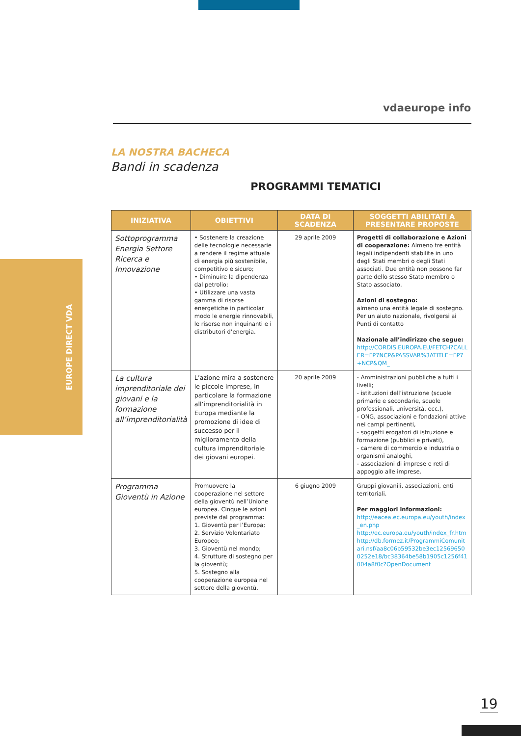EUROPE DIRECT VDA
vdaeurope info
LA NOSTRA BACHECA
Bandi in scadenza
PROGRAMMI TEMATICI
| INIZIATIVA | OBIETTIVI | DATA DI SCADENZA | SOGGETTI ABILITATI A PRESENTARE PROPOSTE |
| --- | --- | --- | --- |
| Sottoprogramma Energia Settore Ricerca e Innovazione | • Sostenere la creazione delle tecnologie necessarie a rendere il regime attuale di energia più sostenibile, competitivo e sicuro; • Diminuire la dipendenza dal petrolio; • Utilizzare una vasta gamma di risorse energetiche in particolar modo le energie rinnovabili, le risorse non inquinanti e i distributori d’energia. | 29 aprile 2009 | Progetti di collaborazione e Azioni di cooperazione: Almeno tre entità legali indipendenti stabilite in uno degli Stati membri o degli Stati associati. Due entità non possono far parte dello stesso Stato membro o Stato associato. Azioni di sostegno: almeno una entità legale di sostegno. Per un aiuto nazionale, rivolgersi ai Punti di contatto Nazionale all’indirizzo che segue: http://CORDIS.EUROPA.EU/FETCH?CALLER=FP7NCP&PASSVAR%3ATITLE=FP7+NCP&QM_ |
| La cultura imprenditoriale dei giovani e la formazione all’imprenditorialità | L’azione mira a sostenere le piccole imprese, in particolare la formazione all’imprenditorialità in Europa mediante la promozione di idee di successo per il miglioramento della cultura imprenditoriale dei giovani europei. | 20 aprile 2009 | - Amministrazioni pubbliche a tutti i livelli; - istituzioni dell’istruzione (scuole primarie e secondarie, scuole professionali, università, ecc.), - ONG, associazioni e fondazioni attive nei campi pertinenti, - soggetti erogatori di istruzione e formazione (pubblici e privati), - camere di commercio e industria o organismi analoghi, - associazioni di imprese e reti di appoggio alle imprese. |
| Programma Gioventù in Azione | Promuovere la cooperazione nel settore della gioventù nell’Unione europea. Cinque le azioni previste dal programma: 1. Gioventù per l’Europa; 2. Servizio Volontariato Europeo; 3. Gioventù nel mondo; 4. Strutture di sostegno per la gioventù; 5. Sostegno alla cooperazione europea nel settore della gioventù. | 6 giugno 2009 | Gruppi giovanili, associazioni, enti territoriali. Per maggiori informazioni: http://eacea.ec.europa.eu/youth/index_en.php http://ec.europa.eu/youth/index_fr.htm http://db.formez.it/ProgrammiComunitari.nsf/aa8c06b59532be3ec125696500252e18/bc38364be58b1905c1256f41004a8f0c?OpenDocument |
19